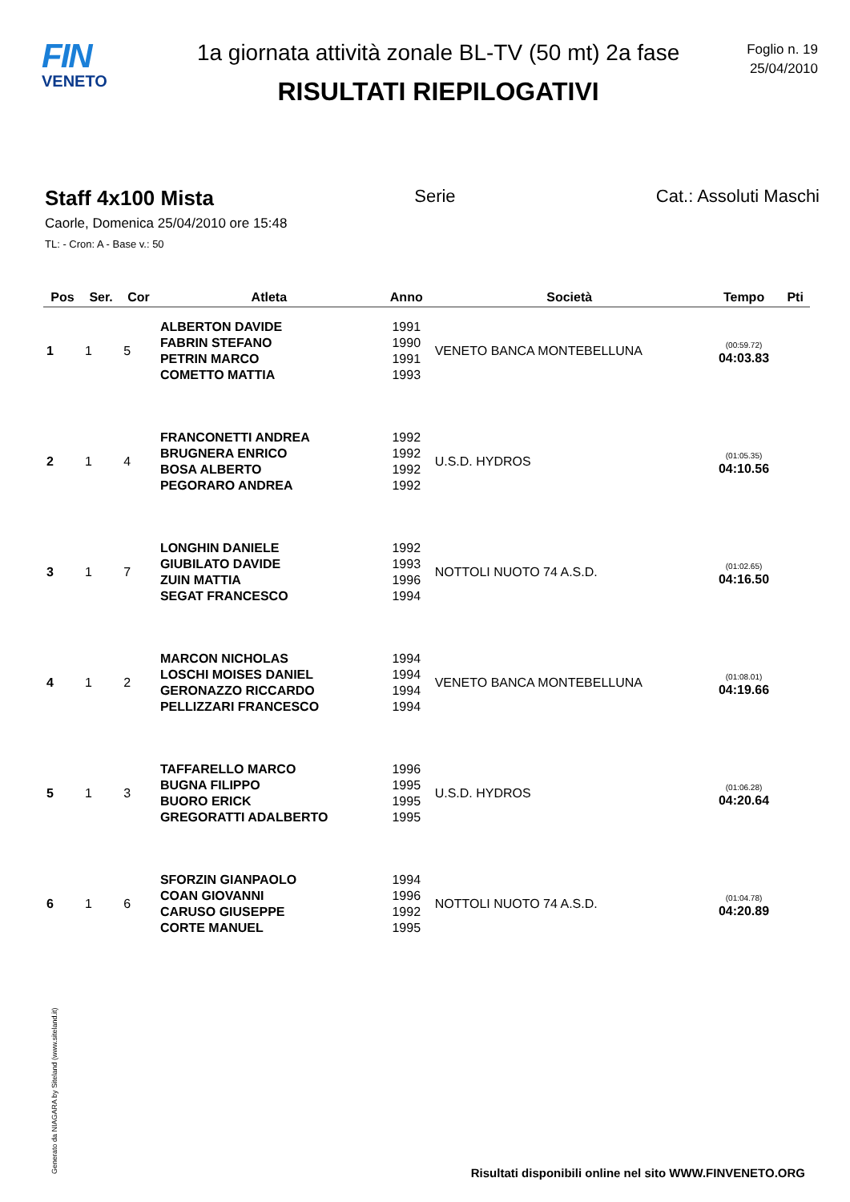FIN
VENETO
1a giornata attività zonale BL-TV (50 mt) 2a fase
RISULTATI RIEPILOGATIVI
Foglio n. 19
25/04/2010
Staff 4x100 Mista Serie Cat.: Assoluti Maschi
Caorle, Domenica 25/04/2010 ore 15:48
TL: - Cron: A - Base v.: 50
| Pos | Ser. | Cor | Atleta | Anno | Società | Tempo | Pti |
| --- | --- | --- | --- | --- | --- | --- | --- |
| 1 | 1 | 5 | ALBERTON DAVIDE FABRIN STEFANO PETRIN MARCO COMETTO MATTIA | 1991 1990 1991 1993 | VENETO BANCA MONTEBELLUNA | (00:59.72) 04:03.83 | |
| 2 | 1 | 4 | FRANCONETTI ANDREA BRUGNERA ENRICO BOSA ALBERTO PEGORARO ANDREA | 1992 1992 1992 1992 | U.S.D. HYDROS | (01:05.35) 04:10.56 | |
| 3 | 1 | 7 | LONGHIN DANIELE GIUBILATO DAVIDE ZUIN MATTIA SEGAT FRANCESCO | 1992 1993 1996 1994 | NOTTOLI NUOTO 74 A.S.D. | (01:02.65) 04:16.50 | |
| 4 | 1 | 2 | MARCON NICHOLAS LOSCHI MOISES DANIEL GERONAZZO RICCARDO PELLIZZARI FRANCESCO | 1994 1994 1994 1994 | VENETO BANCA MONTEBELLUNA | (01:08.01) 04:19.66 | |
| 5 | 1 | 3 | TAFFARELLO MARCO BUGNA FILIPPO BUORO ERICK GREGORATTI ADALBERTO | 1996 1995 1995 1995 | U.S.D. HYDROS | (01:06.28) 04:20.64 | |
| 6 | 1 | 6 | SFORZIN GIANPAOLO COAN GIOVANNI CARUSO GIUSEPPE CORTE MANUEL | 1994 1996 1992 1995 | NOTTOLI NUOTO 74 A.S.D. | (01:04.78) 04:20.89 | |
Generato da NIAGARA by Siteland (www.siteland.it)
Risultati disponibili online nel sito WWW.FINVENETO.ORG